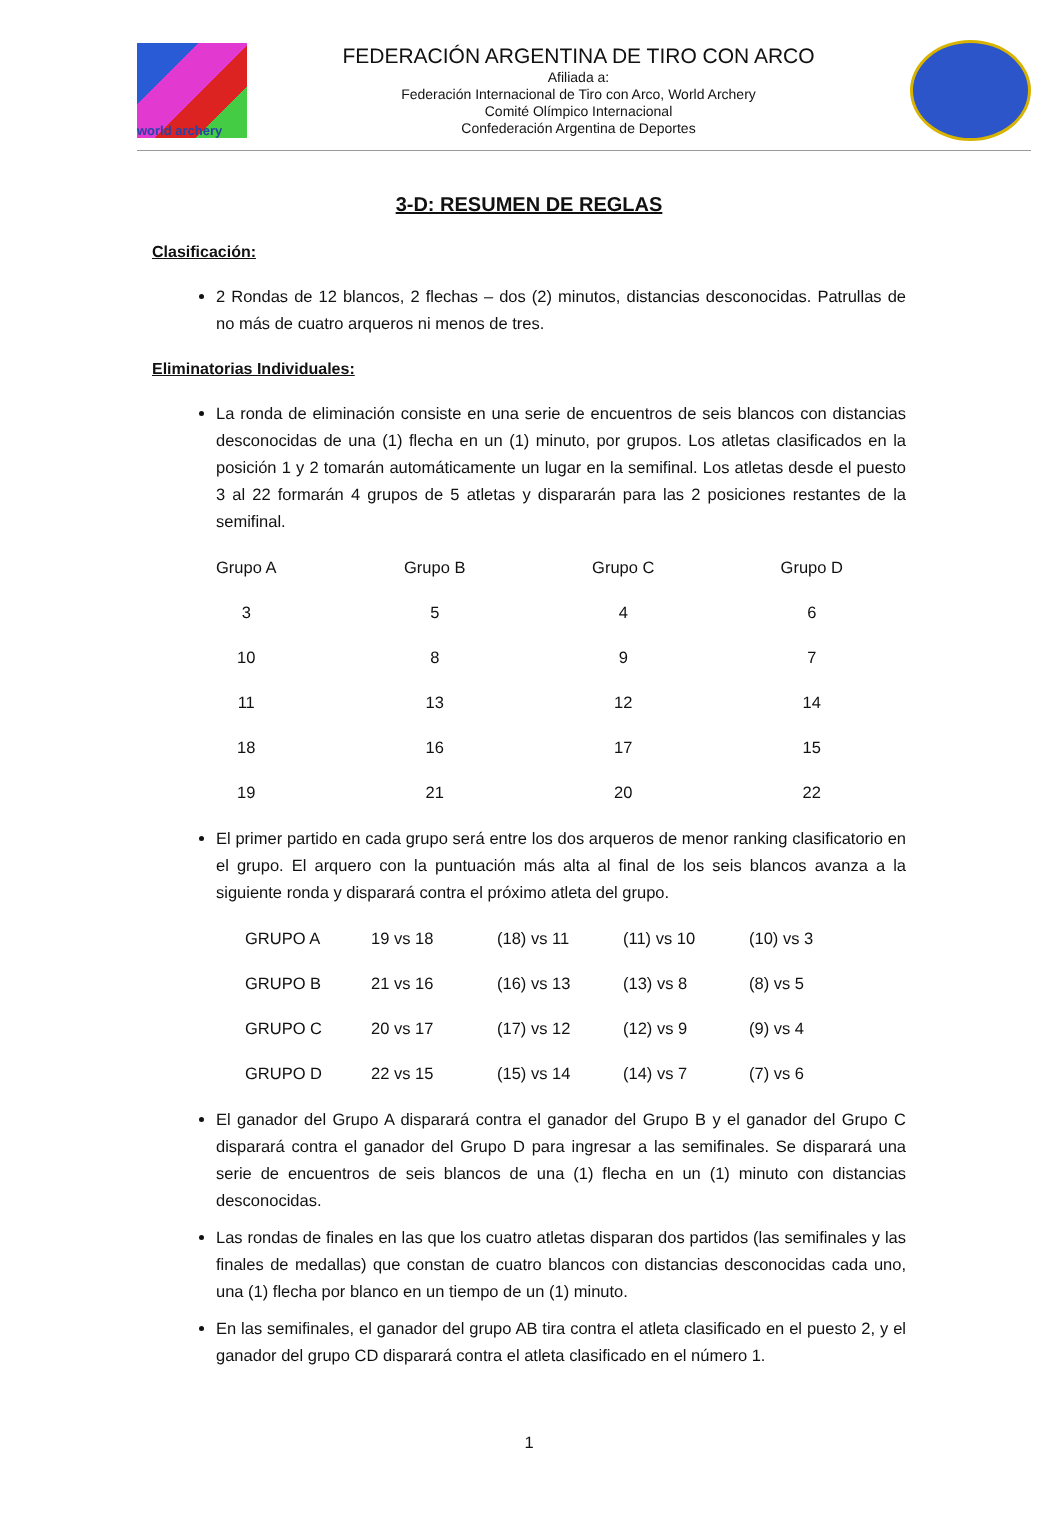world archery
FEDERACIÓN ARGENTINA DE TIRO CON ARCO
Afiliada a:
Federación Internacional de Tiro con Arco, World Archery
Comité Olímpico Internacional
Confederación Argentina de Deportes
3-D: RESUMEN DE REGLAS
Clasificación:
2 Rondas de 12 blancos, 2 flechas – dos (2) minutos, distancias desconocidas. Patrullas de no más de cuatro arqueros ni menos de tres.
Eliminatorias Individuales:
La ronda de eliminación consiste en una serie de encuentros de seis blancos con distancias desconocidas de una (1) flecha en un (1) minuto, por grupos. Los atletas clasificados en la posición 1 y 2 tomarán automáticamente un lugar en la semifinal. Los atletas desde el puesto 3 al 22 formarán 4 grupos de 5 atletas y dispararán para las 2 posiciones restantes de la semifinal.
| Grupo A | Grupo B | Grupo C | Grupo D |
| 3 | 5 | 4 | 6 |
| 10 | 8 | 9 | 7 |
| 11 | 13 | 12 | 14 |
| 18 | 16 | 17 | 15 |
| 19 | 21 | 20 | 22 |
El primer partido en cada grupo será entre los dos arqueros de menor ranking clasificatorio en el grupo. El arquero con la puntuación más alta al final de los seis blancos avanza a la siguiente ronda y disparará contra el próximo atleta del grupo.
| GRUPO A | 19 vs 18 | (18) vs 11 | (11) vs 10 | (10) vs 3 |
| GRUPO B | 21 vs 16 | (16) vs 13 | (13) vs 8 | (8) vs 5 |
| GRUPO C | 20 vs 17 | (17) vs 12 | (12) vs 9 | (9) vs 4 |
| GRUPO D | 22 vs 15 | (15) vs 14 | (14) vs 7 | (7) vs 6 |
El ganador del Grupo A disparará contra el ganador del Grupo B y el ganador del Grupo C disparará contra el ganador del Grupo D para ingresar a las semifinales. Se disparará una serie de encuentros de seis blancos de una (1) flecha en un (1) minuto con distancias desconocidas.
Las rondas de finales en las que los cuatro atletas disparan dos partidos (las semifinales y las finales de medallas) que constan de cuatro blancos con distancias desconocidas cada uno, una (1) flecha por blanco en un tiempo de un (1) minuto.
En las semifinales, el ganador del grupo AB tira contra el atleta clasificado en el puesto 2, y el ganador del grupo CD disparará contra el atleta clasificado en el número 1.
1